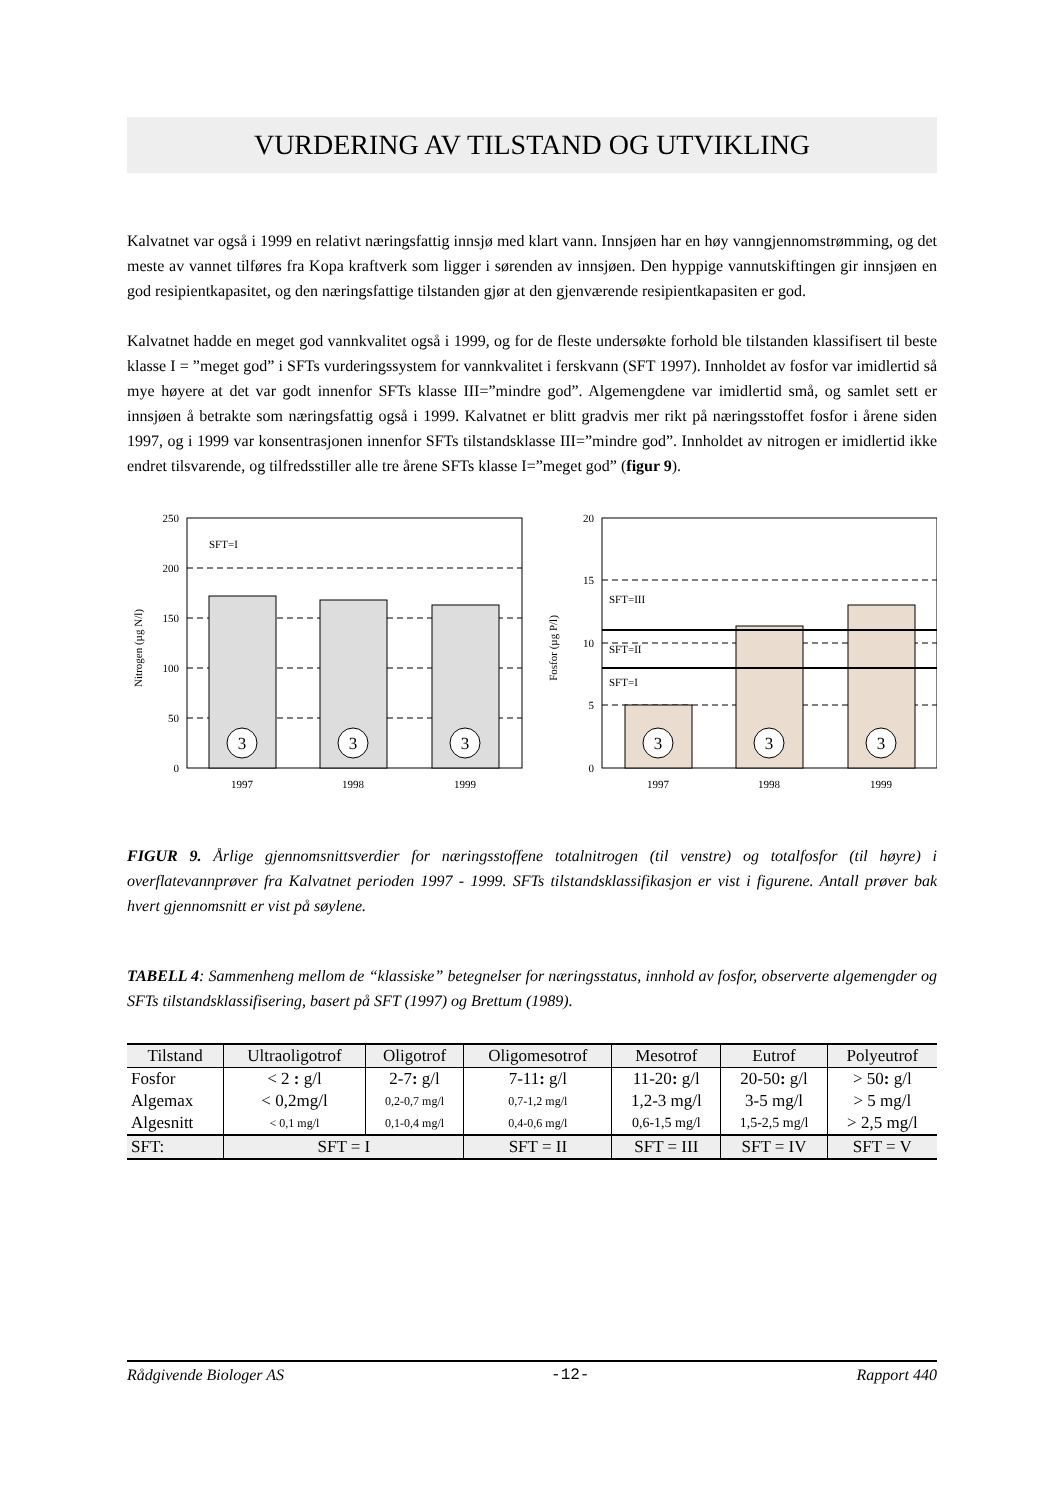VURDERING AV TILSTAND OG UTVIKLING
Kalvatnet var også i 1999 en relativt næringsfattig innsjø med klart vann. Innsjøen har en høy vanngjennomstrømming, og det meste av vannet tilføres fra Kopa kraftverk som ligger i sørenden av innsjøen. Den hyppige vannutskiftingen gir innsjøen en god resipientkapasitet, og den næringsfattige tilstanden gjør at den gjenværende resipientkapasiten er god.
Kalvatnet hadde en meget god vannkvalitet også i 1999, og for de fleste undersøkte forhold ble tilstanden klassifisert til beste klasse I = ”meget god” i SFTs vurderingssystem for vannkvalitet i ferskvann (SFT 1997). Innholdet av fosfor var imidlertid så mye høyere at det var godt innenfor SFTs klasse III=”mindre god”. Algemengdene var imidlertid små, og samlet sett er innsjøen å betrakte som næringsfattig også i 1999. Kalvatnet er blitt gradvis mer rikt på næringsstoffet fosfor i årene siden 1997, og i 1999 var konsentrasjonen innenfor SFTs tilstandsklasse III=”mindre god”. Innholdet av nitrogen er imidlertid ikke endret tilsvarende, og tilfredsstiller alle tre årene SFTs klasse I=”meget god” (figur 9).
3
3
3
250
200
150
100
50
0
SFT=I
1997
1998
1999
Nitrogen (µg N/l)
3
3
3
20
15
10
5
0
SFT=III
SFT=II
SFT=I
1997
1998
1999
Fosfor (µg P/l)
FIGUR 9. Årlige gjennomsnittsverdier for næringsstoffene totalnitrogen (til venstre) og totalfosfor (til høyre) i overflatevannprøver fra Kalvatnet perioden 1997 - 1999. SFTs tilstandsklassifikasjon er vist i figurene. Antall prøver bak hvert gjennomsnitt er vist på søylene.
TABELL 4: Sammenheng mellom de “klassiske” betegnelser for næringsstatus, innhold av fosfor, observerte algemengder og SFTs tilstandsklassifisering, basert på SFT (1997) og Brettum (1989).
| Tilstand | Ultraoligotrof | Oligotrof | Oligomesotrof | Mesotrof | Eutrof | Polyeutrof |
| --- | --- | --- | --- | --- | --- | --- |
| Fosfor | < 2 : g/l | 2-7 : g/l | 7-11 : g/l | 11-20 : g/l | 20-50 : g/l | > 50 : g/l |
| Algemax | < 0,2mg/l | 0,2-0,7 mg/l | 0,7-1,2 mg/l | 1,2-3 mg/l | 3-5 mg/l | > 5 mg/l |
| Algesnitt | < 0,1 mg/l | 0,1-0,4 mg/l | 0,4-0,6 mg/l | 0,6-1,5 mg/l | 1,5-2,5 mg/l | > 2,5 mg/l |
| SFT: | SFT = I | | SFT = II | SFT = III | SFT = IV | SFT = V |
Rådgivende Biologer AS -12- Rapport 440